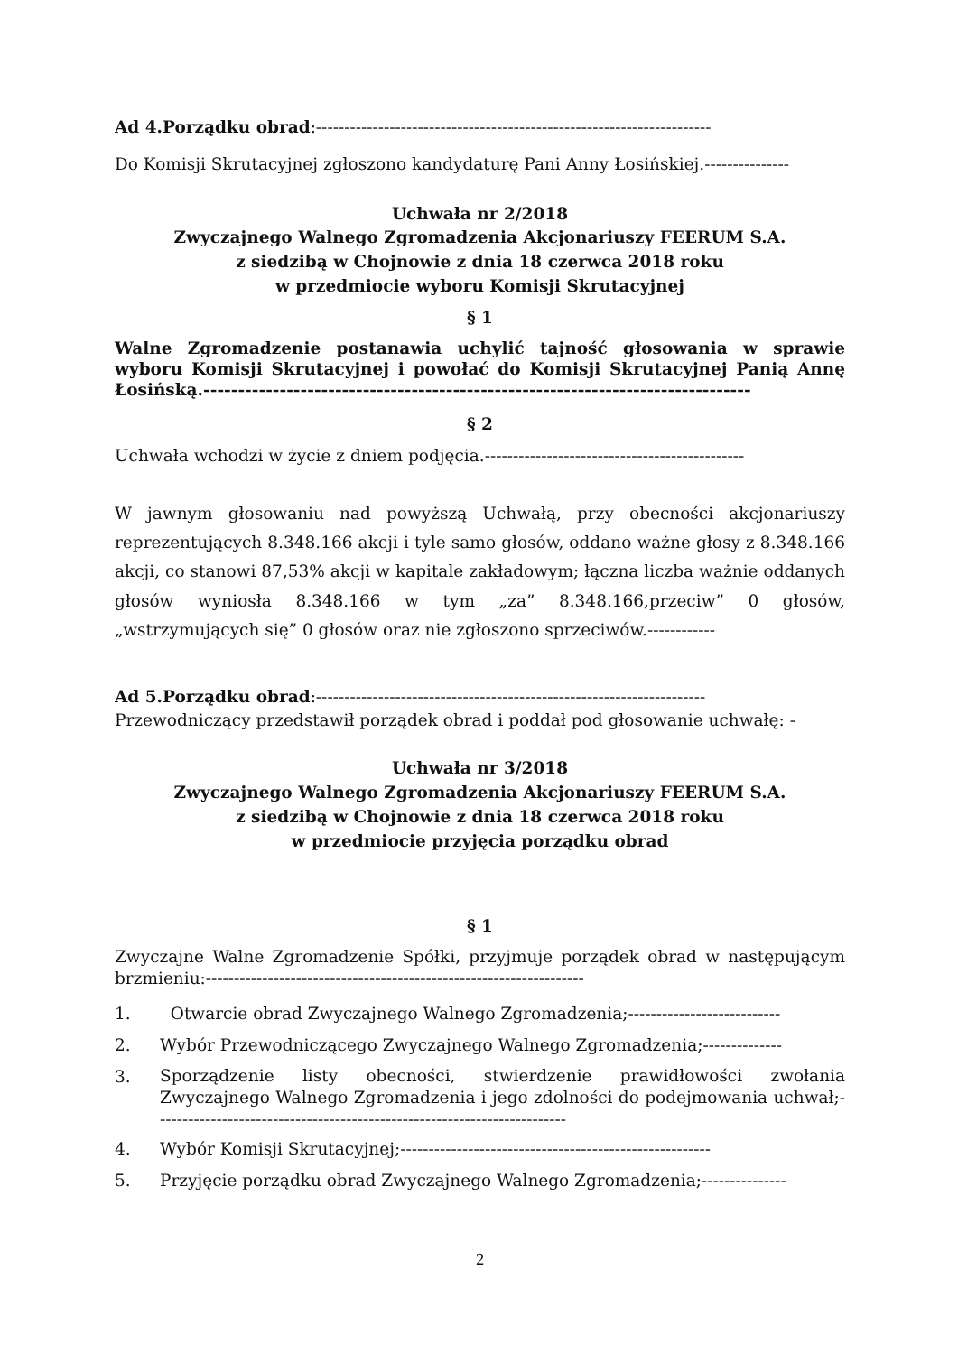Ad 4.Porządku obrad:----------------------------------------------------------------------
Do Komisji Skrutacyjnej zgłoszono kandydaturę Pani Anny Łosińskiej.---------------
Uchwała nr 2/2018
Zwyczajnego Walnego Zgromadzenia Akcjonariuszy FEERUM S.A.
z siedzibą w Chojnowie z dnia 18 czerwca 2018 roku
w przedmiocie wyboru Komisji Skrutacyjnej
§ 1
Walne Zgromadzenie postanawia uchylić tajność głosowania w sprawie wyboru Komisji Skrutacyjnej i powołać do Komisji Skrutacyjnej Panią Annę Łosińską.-------------------------------------------------------------------------------
§ 2
Uchwała wchodzi w życie z dniem podjęcia.----------------------------------------------
W jawnym głosowaniu nad powyższą Uchwałą, przy obecności akcjonariuszy reprezentujących 8.348.166 akcji i tyle samo głosów, oddano ważne głosy z 8.348.166 akcji, co stanowi 87,53% akcji w kapitale zakładowym; łączna liczba ważnie oddanych głosów wyniosła 8.348.166 w tym „za” 8.348.166,przeciw” 0 głosów, „wstrzymujących się” 0 głosów oraz nie zgłoszono sprzeciwów.------------
Ad 5.Porządku obrad:---------------------------------------------------------------------
Przewodniczący przedstawił porządek obrad i poddał pod głosowanie uchwałę: -
Uchwała nr 3/2018
Zwyczajnego Walnego Zgromadzenia Akcjonariuszy FEERUM S.A.
z siedzibą w Chojnowie z dnia 18 czerwca 2018 roku
w przedmiocie przyjęcia porządku obrad
§ 1
Zwyczajne Walne Zgromadzenie Spółki, przyjmuje porządek obrad w następującym brzmieniu:-------------------------------------------------------------------
1. Otwarcie obrad Zwyczajnego Walnego Zgromadzenia;---------------------------
2. Wybór Przewodniczącego Zwyczajnego Walnego Zgromadzenia;--------------
3. Sporządzenie listy obecności, stwierdzenie prawidłowości zwołania Zwyczajnego Walnego Zgromadzenia i jego zdolności do podejmowania uchwał;-------------------------------------------------------------------------
4. Wybór Komisji Skrutacyjnej;-------------------------------------------------------
5. Przyjęcie porządku obrad Zwyczajnego Walnego Zgromadzenia;---------------
2